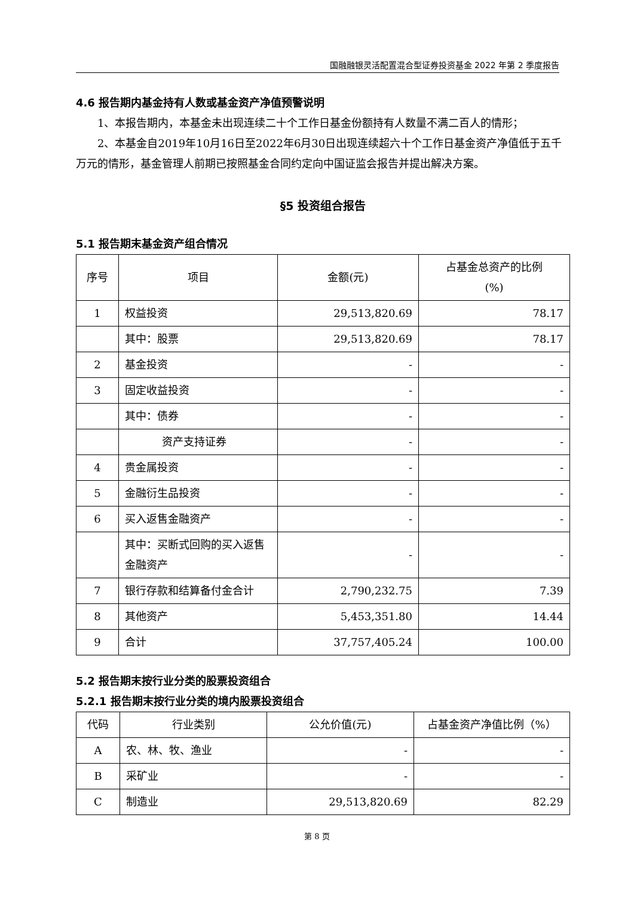国融融银灵活配置混合型证券投资基金 2022 年第 2 季度报告
4.6 报告期内基金持有人数或基金资产净值预警说明
1、本报告期内，本基金未出现连续二十个工作日基金份额持有人数量不满二百人的情形；
2、本基金自2019年10月16日至2022年6月30日出现连续超六十个工作日基金资产净值低于五千万元的情形，基金管理人前期已按照基金合同约定向中国证监会报告并提出解决方案。
§5 投资组合报告
5.1 报告期末基金资产组合情况
| 序号 | 项目 | 金额(元) | 占基金总资产的比例 (%) |
| --- | --- | --- | --- |
| 1 | 权益投资 | 29,513,820.69 | 78.17 |
| | 其中：股票 | 29,513,820.69 | 78.17 |
| 2 | 基金投资 | - | - |
| 3 | 固定收益投资 | - | - |
| | 其中：债券 | - | - |
| | 资产支持证券 | - | - |
| 4 | 贵金属投资 | - | - |
| 5 | 金融衍生品投资 | - | - |
| 6 | 买入返售金融资产 | - | - |
| | 其中：买断式回购的买入返售金融资产 | - | - |
| 7 | 银行存款和结算备付金合计 | 2,790,232.75 | 7.39 |
| 8 | 其他资产 | 5,453,351.80 | 14.44 |
| 9 | 合计 | 37,757,405.24 | 100.00 |
5.2 报告期末按行业分类的股票投资组合
5.2.1 报告期末按行业分类的境内股票投资组合
| 代码 | 行业类别 | 公允价值(元) | 占基金资产净值比例（%） |
| --- | --- | --- | --- |
| A | 农、林、牧、渔业 | - | - |
| B | 采矿业 | - | - |
| C | 制造业 | 29,513,820.69 | 82.29 |
第 8 页